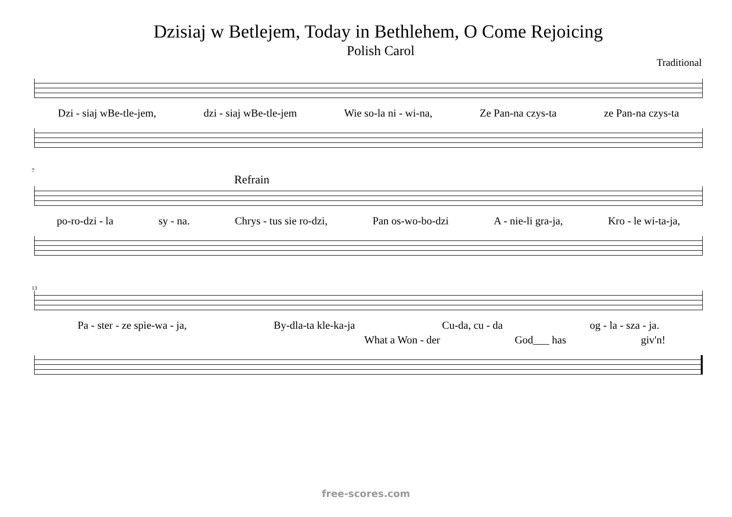Dzisiaj w Betlejem, Today in Bethlehem, O Come Rejoicing
Polish Carol
Traditional
Dzi - siaj wBe-tle-jem, dzi - siaj wBe-tle-jem Wie so-la ni - wi-na, Ze Pan-na czys-ta ze Pan-na czys-ta
7
Refrain
po-ro-dzi - la sy - na. Chrys - tus sie ro-dzi, Pan os-wo-bo-dzi A - nie-li gra-ja, Kro - le wi-ta-ja,
13
Pa - ster - ze spie-wa - ja, By-dla-ta kle-ka-ja Cu-da, cu - da og - la - sza - ja.
What a Won - der God___ has giv'n!
free-scores.com